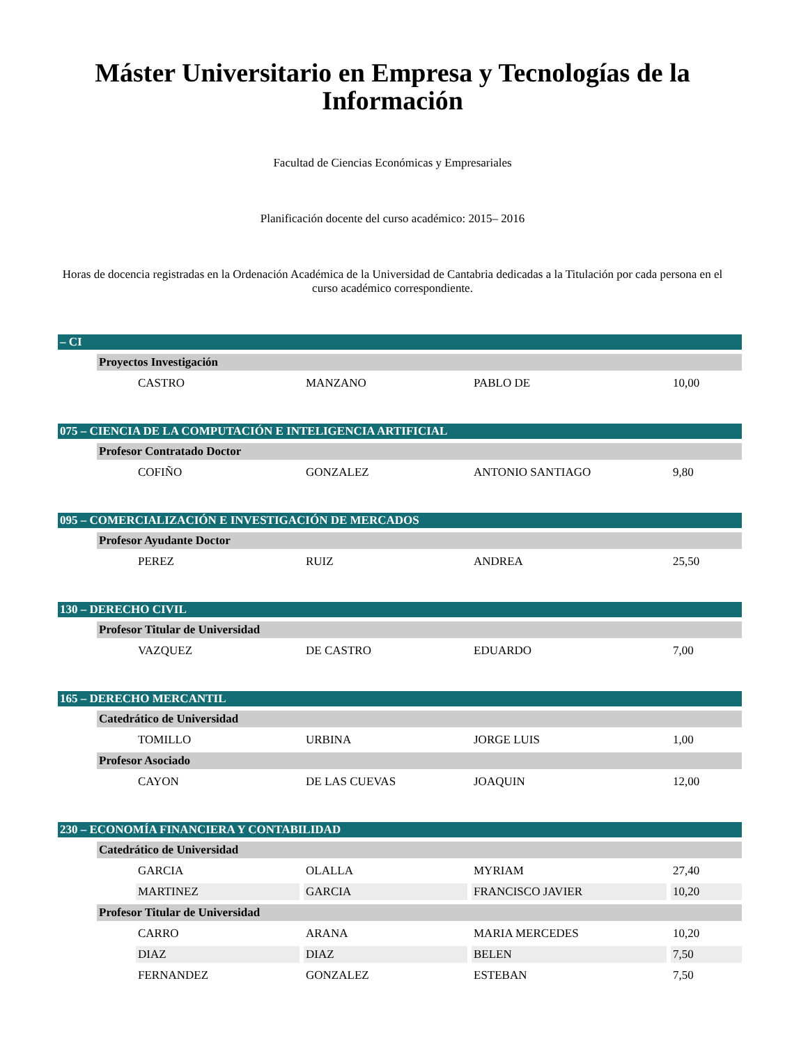Máster Universitario en Empresa y Tecnologías de la Información
Facultad de Ciencias Económicas y Empresariales
Planificación docente del curso académico: 2015– 2016
Horas de docencia registradas en la Ordenación Académica de la Universidad de Cantabria dedicadas a la Titulación por cada persona en el curso académico correspondiente.
| – CI | | | | | |
| | Proyectos Investigación | | | | |
| | | CASTRO | MANZANO | PABLO DE | 10,00 |
| 075 – CIENCIA DE LA COMPUTACIÓN E INTELIGENCIA ARTIFICIAL | | | | | |
| | Profesor Contratado Doctor | | | | |
| | | COFIÑO | GONZALEZ | ANTONIO SANTIAGO | 9,80 |
| 095 – COMERCIALIZACIÓN E INVESTIGACIÓN DE MERCADOS | | | | | |
| | Profesor Ayudante Doctor | | | | |
| | | PEREZ | RUIZ | ANDREA | 25,50 |
| 130 – DERECHO CIVIL | | | | | |
| | Profesor Titular de Universidad | | | | |
| | | VAZQUEZ | DE CASTRO | EDUARDO | 7,00 |
| 165 – DERECHO MERCANTIL | | | | | |
| | Catedrático de Universidad | | | | |
| | | TOMILLO | URBINA | JORGE LUIS | 1,00 |
| | Profesor Asociado | | | | |
| | | CAYON | DE LAS CUEVAS | JOAQUIN | 12,00 |
| 230 – ECONOMÍA FINANCIERA Y CONTABILIDAD | | | | | |
| | Catedrático de Universidad | | | | |
| | | GARCIA | OLALLA | MYRIAM | 27,40 |
| | | MARTINEZ | GARCIA | FRANCISCO JAVIER | 10,20 |
| | Profesor Titular de Universidad | | | | |
| | | CARRO | ARANA | MARIA MERCEDES | 10,20 |
| | | DIAZ | DIAZ | BELEN | 7,50 |
| | | FERNANDEZ | GONZALEZ | ESTEBAN | 7,50 |